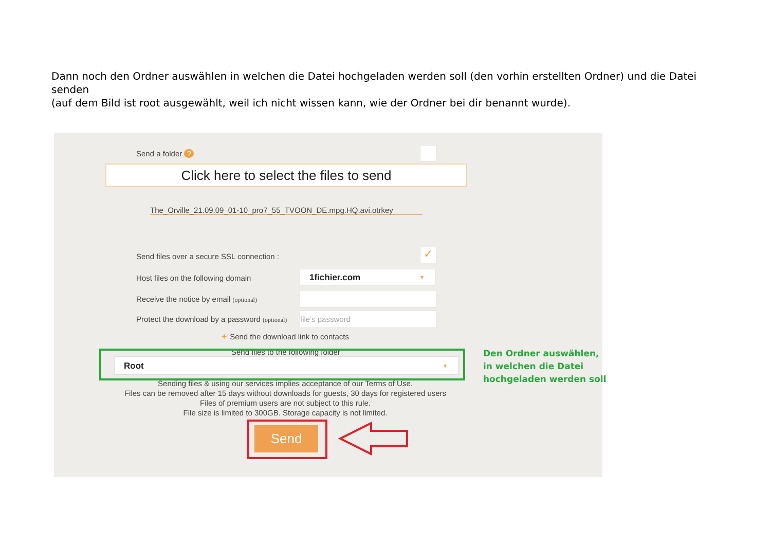Dann noch den Ordner auswählen in welchen die Datei hochgeladen werden soll (den vorhin erstellten Ordner) und die Datei senden
(auf dem Bild ist root ausgewählt, weil ich nicht wissen kann, wie der Ordner bei dir benannt wurde).
Send a folder ?
Click here to select the files to send
The_Orville_21.09.09_01-10_pro7_55_TVOON_DE.mpg.HQ.avi.otrkey
Send files over a secure SSL connection :
✓
Host files on the following domain
1fichier.com ▼
Receive the notice by email (optional)
Protect the download by a password (optional)
file's password
✦ Send the download link to contacts
Send files to the following folder
Root ▼
Sending files & using our services implies acceptance of our Terms of Use.
Files can be removed after 15 days without downloads for guests, 30 days for registered users
Files of premium users are not subject to this rule.
File size is limited to 300GB. Storage capacity is not limited.
Send
Den Ordner auswählen,
in welchen die Datei
hochgeladen werden soll